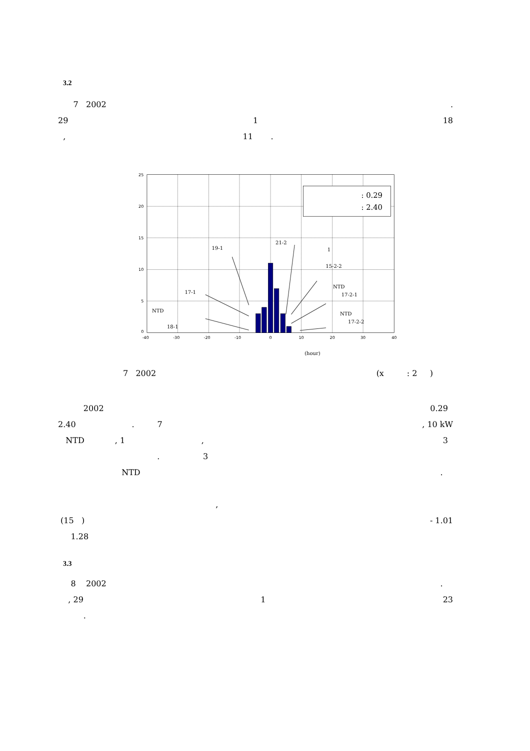3.2
7 2002.
29 1 18
, 11 .
: 0.29
: 2.40
25
20
15
10
5
0
-40
-30
-20
-10
0
10
20
30
40
19-1
21-2
1
15-2-2
17-1
NTD
17-2-1
NTD
NTD
17-2-2
18-1
(hour)
7 2002 (x : 2 )
2002 0.29
2.40 . 7, 10 kW
NTD , 1 , 3
. 3
NTD.
,
(15 ) - 1.01
1.28
3.3
8 2002.
, 29 1 23
.